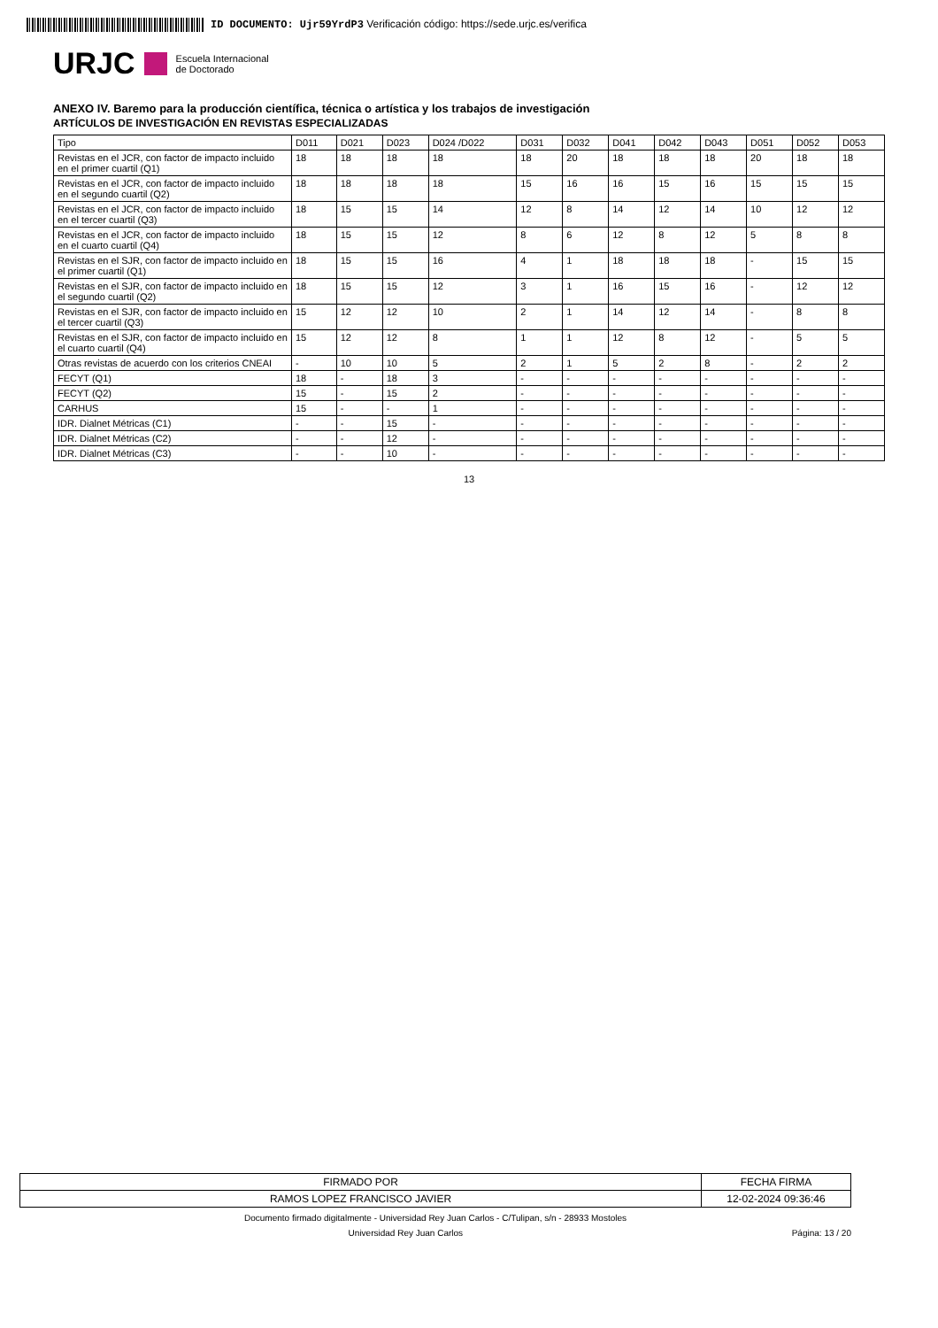ID DOCUMENTO: Ujr59YrdP3 Verificación código: https://sede.urjc.es/verifica
URJC Escuela Internacional
de Doctorado
ANEXO IV. Baremo para la producción científica, técnica o artística y los trabajos de investigación
ARTÍCULOS DE INVESTIGACIÓN EN REVISTAS ESPECIALIZADAS
| Tipo | D011 | D021 | D023 | D024 /D022 | D031 | D032 | D041 | D042 | D043 | D051 | D052 | D053 |
| --- | --- | --- | --- | --- | --- | --- | --- | --- | --- | --- | --- | --- |
| Revistas en el JCR, con factor de impacto incluido en el primer cuartil (Q1) | 18 | 18 | 18 | 18 | 18 | 20 | 18 | 18 | 18 | 20 | 18 | 18 |
| Revistas en el JCR, con factor de impacto incluido en el segundo cuartil (Q2) | 18 | 18 | 18 | 18 | 15 | 16 | 16 | 15 | 16 | 15 | 15 | 15 |
| Revistas en el JCR, con factor de impacto incluido en el tercer cuartil (Q3) | 18 | 15 | 15 | 14 | 12 | 8 | 14 | 12 | 14 | 10 | 12 | 12 |
| Revistas en el JCR, con factor de impacto incluido en el cuarto cuartil (Q4) | 18 | 15 | 15 | 12 | 8 | 6 | 12 | 8 | 12 | 5 | 8 | 8 |
| Revistas en el SJR, con factor de impacto incluido en el primer cuartil (Q1) | 18 | 15 | 15 | 16 | 4 | 1 | 18 | 18 | 18 | - | 15 | 15 |
| Revistas en el SJR, con factor de impacto incluido en el segundo cuartil (Q2) | 18 | 15 | 15 | 12 | 3 | 1 | 16 | 15 | 16 | - | 12 | 12 |
| Revistas en el SJR, con factor de impacto incluido en el tercer cuartil (Q3) | 15 | 12 | 12 | 10 | 2 | 1 | 14 | 12 | 14 | - | 8 | 8 |
| Revistas en el SJR, con factor de impacto incluido en el cuarto cuartil (Q4) | 15 | 12 | 12 | 8 | 1 | 1 | 12 | 8 | 12 | - | 5 | 5 |
| Otras revistas de acuerdo con los criterios CNEAI | - | 10 | 10 | 5 | 2 | 1 | 5 | 2 | 8 | - | 2 | 2 |
| FECYT (Q1) | 18 | - | 18 | 3 | - | - | - | - | - | - | - | - |
| FECYT (Q2) | 15 | - | 15 | 2 | - | - | - | - | - | - | - | - |
| CARHUS | 15 | - | - | 1 | - | - | - | - | - | - | - | - |
| IDR. Dialnet Métricas (C1) | - | - | 15 | - | - | - | - | - | - | - | - | - |
| IDR. Dialnet Métricas (C2) | - | - | 12 | - | - | - | - | - | - | - | - | - |
| IDR. Dialnet Métricas (C3) | - | - | 10 | - | - | - | - | - | - | - | - | - |
13
| FIRMADO POR | FECHA FIRMA |
| RAMOS LOPEZ FRANCISCO JAVIER | 12-02-2024 09:36:46 |
Documento firmado digitalmente - Universidad Rey Juan Carlos - C/Tulipan, s/n - 28933 Mostoles
Universidad Rey Juan Carlos Página: 13 / 20